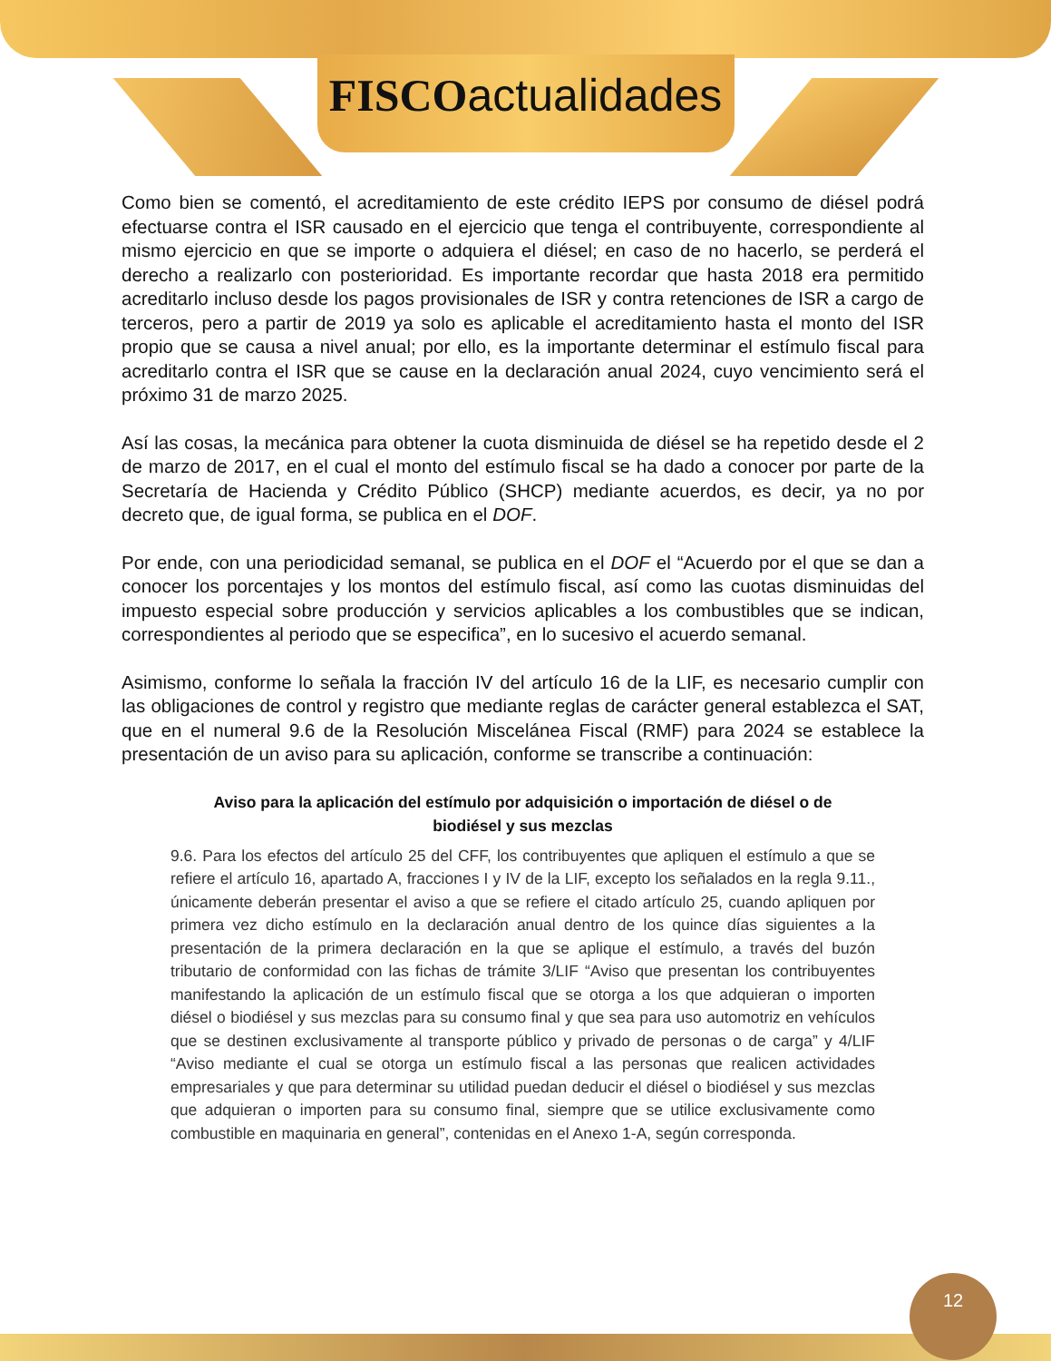FISCOactualidades
Como bien se comentó, el acreditamiento de este crédito IEPS por consumo de diésel podrá efectuarse contra el ISR causado en el ejercicio que tenga el contribuyente, correspondiente al mismo ejercicio en que se importe o adquiera el diésel; en caso de no hacerlo, se perderá el derecho a realizarlo con posterioridad. Es importante recordar que hasta 2018 era permitido acreditarlo incluso desde los pagos provisionales de ISR y contra retenciones de ISR a cargo de terceros, pero a partir de 2019 ya solo es aplicable el acreditamiento hasta el monto del ISR propio que se causa a nivel anual; por ello, es la importante determinar el estímulo fiscal para acreditarlo contra el ISR que se cause en la declaración anual 2024, cuyo vencimiento será el próximo 31 de marzo 2025.
Así las cosas, la mecánica para obtener la cuota disminuida de diésel se ha repetido desde el 2 de marzo de 2017, en el cual el monto del estímulo fiscal se ha dado a conocer por parte de la Secretaría de Hacienda y Crédito Público (SHCP) mediante acuerdos, es decir, ya no por decreto que, de igual forma, se publica en el DOF.
Por ende, con una periodicidad semanal, se publica en el DOF el “Acuerdo por el que se dan a conocer los porcentajes y los montos del estímulo fiscal, así como las cuotas disminuidas del impuesto especial sobre producción y servicios aplicables a los combustibles que se indican, correspondientes al periodo que se especifica”, en lo sucesivo el acuerdo semanal.
Asimismo, conforme lo señala la fracción IV del artículo 16 de la LIF, es necesario cumplir con las obligaciones de control y registro que mediante reglas de carácter general establezca el SAT, que en el numeral 9.6 de la Resolución Miscelánea Fiscal (RMF) para 2024 se establece la presentación de un aviso para su aplicación, conforme se transcribe a continuación:
Aviso para la aplicación del estímulo por adquisición o importación de diésel o de biodiésel y sus mezclas
9.6. Para los efectos del artículo 25 del CFF, los contribuyentes que apliquen el estímulo a que se refiere el artículo 16, apartado A, fracciones I y IV de la LIF, excepto los señalados en la regla 9.11., únicamente deberán presentar el aviso a que se refiere el citado artículo 25, cuando apliquen por primera vez dicho estímulo en la declaración anual dentro de los quince días siguientes a la presentación de la primera declaración en la que se aplique el estímulo, a través del buzón tributario de conformidad con las fichas de trámite 3/LIF “Aviso que presentan los contribuyentes manifestando la aplicación de un estímulo fiscal que se otorga a los que adquieran o importen diésel o biodiésel y sus mezclas para su consumo final y que sea para uso automotriz en vehículos que se destinen exclusivamente al transporte público y privado de personas o de carga” y 4/LIF “Aviso mediante el cual se otorga un estímulo fiscal a las personas que realicen actividades empresariales y que para determinar su utilidad puedan deducir el diésel o biodiésel y sus mezclas que adquieran o importen para su consumo final, siempre que se utilice exclusivamente como combustible en maquinaria en general”, contenidas en el Anexo 1-A, según corresponda.
12